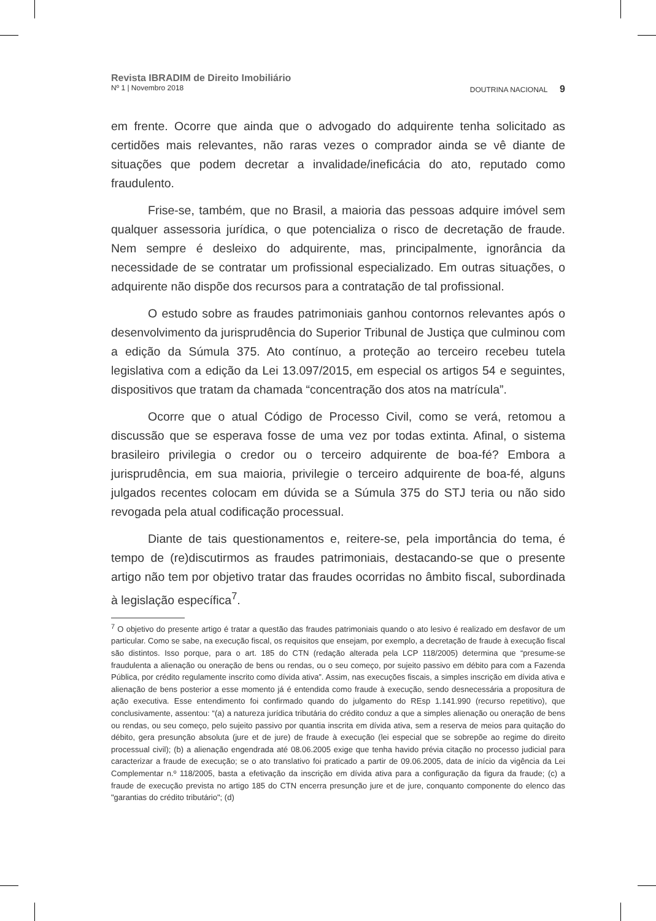Revista IBRADIM de Direito Imobiliário
Nº 1 | Novembro 2018 DOUTRINA NACIONAL 9
em frente. Ocorre que ainda que o advogado do adquirente tenha solicitado as certidões mais relevantes, não raras vezes o comprador ainda se vê diante de situações que podem decretar a invalidade/ineficácia do ato, reputado como fraudulento.
Frise-se, também, que no Brasil, a maioria das pessoas adquire imóvel sem qualquer assessoria jurídica, o que potencializa o risco de decretação de fraude. Nem sempre é desleixo do adquirente, mas, principalmente, ignorância da necessidade de se contratar um profissional especializado. Em outras situações, o adquirente não dispõe dos recursos para a contratação de tal profissional.
O estudo sobre as fraudes patrimoniais ganhou contornos relevantes após o desenvolvimento da jurisprudência do Superior Tribunal de Justiça que culminou com a edição da Súmula 375. Ato contínuo, a proteção ao terceiro recebeu tutela legislativa com a edição da Lei 13.097/2015, em especial os artigos 54 e seguintes, dispositivos que tratam da chamada “concentração dos atos na matrícula”.
Ocorre que o atual Código de Processo Civil, como se verá, retomou a discussão que se esperava fosse de uma vez por todas extinta. Afinal, o sistema brasileiro privilegia o credor ou o terceiro adquirente de boa-fé? Embora a jurisprudência, em sua maioria, privilegie o terceiro adquirente de boa-fé, alguns julgados recentes colocam em dúvida se a Súmula 375 do STJ teria ou não sido revogada pela atual codificação processual.
Diante de tais questionamentos e, reitere-se, pela importância do tema, é tempo de (re)discutirmos as fraudes patrimoniais, destacando-se que o presente artigo não tem por objetivo tratar das fraudes ocorridas no âmbito fiscal, subordinada à legislação específica<sup>7</sup>.
<sup>7</sup> O objetivo do presente artigo é tratar a questão das fraudes patrimoniais quando o ato lesivo é realizado em desfavor de um particular. Como se sabe, na execução fiscal, os requisitos que ensejam, por exemplo, a decretação de fraude à execução fiscal são distintos. Isso porque, para o art. 185 do CTN (redação alterada pela LCP 118/2005) determina que “presume-se fraudulenta a alienação ou oneração de bens ou rendas, ou o seu começo, por sujeito passivo em débito para com a Fazenda Pública, por crédito regulamente inscrito como dívida ativa”. Assim, nas execuções fiscais, a simples inscrição em dívida ativa e alienação de bens posterior a esse momento já é entendida como fraude à execução, sendo desnecessária a propositura de ação executiva. Esse entendimento foi confirmado quando do julgamento do REsp 1.141.990 (recurso repetitivo), que conclusivamente, assentou: “(a) a natureza jurídica tributária do crédito conduz a que a simples alienação ou oneração de bens ou rendas, ou seu começo, pelo sujeito passivo por quantia inscrita em dívida ativa, sem a reserva de meios para quitação do débito, gera presunção absoluta (jure et de jure) de fraude à execução (lei especial que se sobrepõe ao regime do direito processual civil); (b) a alienação engendrada até 08.06.2005 exige que tenha havido prévia citação no processo judicial para caracterizar a fraude de execução; se o ato translativo foi praticado a partir de 09.06.2005, data de início da vigência da Lei Complementar n.º 118/2005, basta a efetivação da inscrição em dívida ativa para a configuração da figura da fraude; (c) a fraude de execução prevista no artigo 185 do CTN encerra presunção jure et de jure, conquanto componente do elenco das "garantias do crédito tributário"; (d)